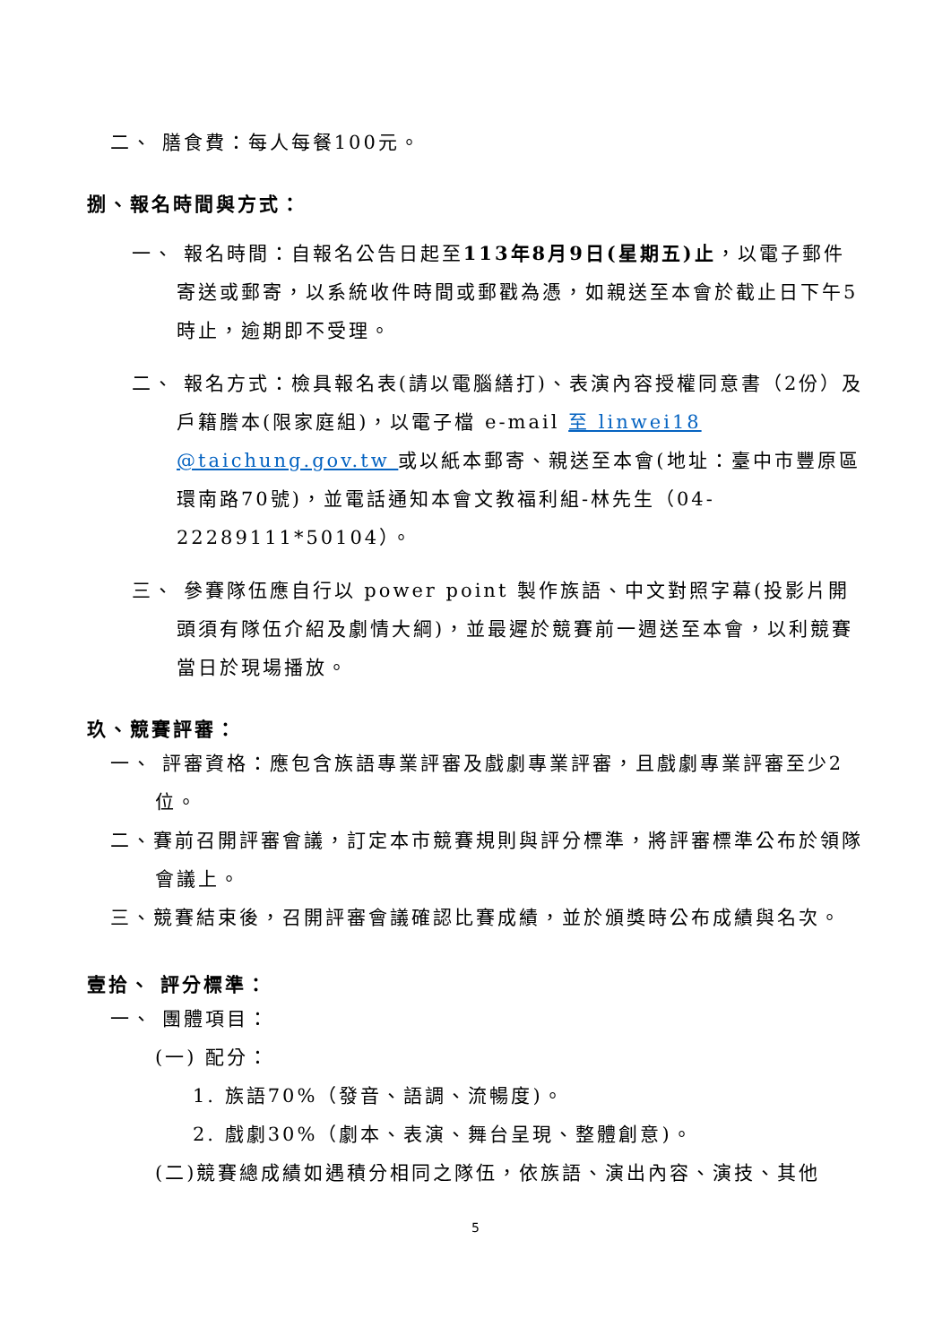二、 膳食費：每人每餐100元。
捌、報名時間與方式：
一、 報名時間：自報名公告日起至113年8月9日(星期五)止，以電子郵件寄送或郵寄，以系統收件時間或郵戳為憑，如親送至本會於截止日下午5時止，逾期即不受理。
二、 報名方式：檢具報名表(請以電腦繕打)、表演內容授權同意書（2份）及戶籍謄本(限家庭組)，以電子檔 e-mail 至 linwei18 @taichung.gov.tw 或以紙本郵寄、親送至本會(地址：臺中市豐原區環南路70號)，並電話通知本會文教福利組-林先生（04-22289111*50104）。
三、 參賽隊伍應自行以 power point 製作族語、中文對照字幕(投影片開頭須有隊伍介紹及劇情大綱)，並最遲於競賽前一週送至本會，以利競賽當日於現場播放。
玖、競賽評審：
一、 評審資格：應包含族語專業評審及戲劇專業評審，且戲劇專業評審至少2位。
二、賽前召開評審會議，訂定本市競賽規則與評分標準，將評審標準公布於領隊會議上。
三、競賽結束後，召開評審會議確認比賽成績，並於頒獎時公布成績與名次。
壹拾、 評分標準：
一、 團體項目：
(一) 配分：
1. 族語70%（發音、語調、流暢度)。
2. 戲劇30%（劇本、表演、舞台呈現、整體創意)。
(二)競賽總成績如遇積分相同之隊伍，依族語、演出內容、演技、其他
5